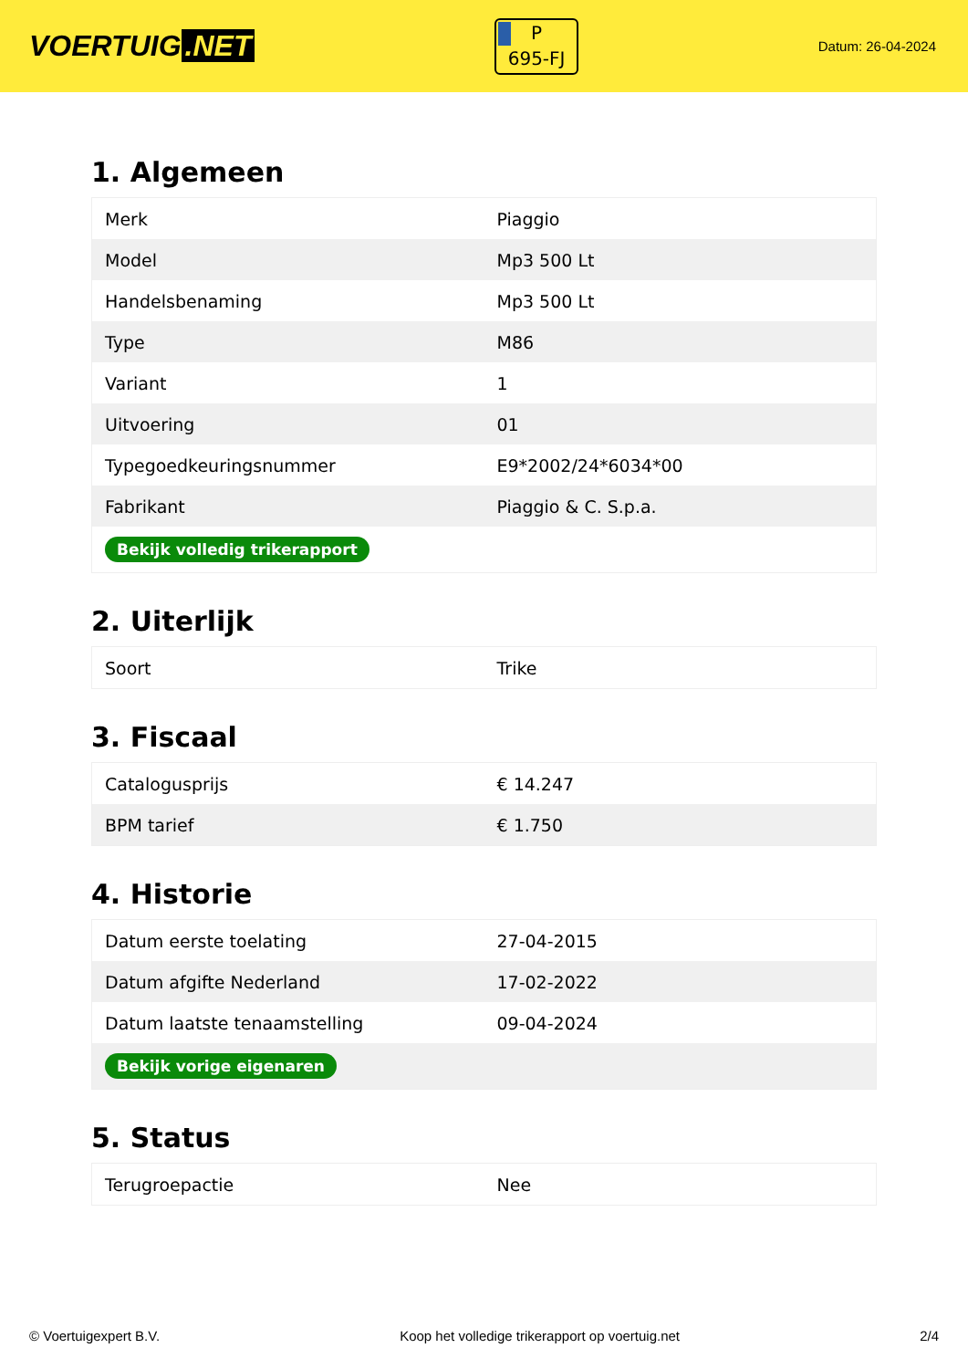VOERTUIG.NET
P
695-FJ
Datum: 26-04-2024
1. Algemeen
| Merk | Piaggio |
| Model | Mp3 500 Lt |
| Handelsbenaming | Mp3 500 Lt |
| Type | M86 |
| Variant | 1 |
| Uitvoering | 01 |
| Typegoedkeuringsnummer | E9*2002/24*6034*00 |
| Fabrikant | Piaggio & C. S.p.a. |
| Bekijk volledig trikerapport | |
2. Uiterlijk
| Soort | Trike |
3. Fiscaal
| Catalogusprijs | € 14.247 |
| BPM tarief | € 1.750 |
4. Historie
| Datum eerste toelating | 27-04-2015 |
| Datum afgifte Nederland | 17-02-2022 |
| Datum laatste tenaamstelling | 09-04-2024 |
| Bekijk vorige eigenaren | |
5. Status
| Terugroepactie | Nee |
© Voertuigexpert B.V. Koop het volledige trikerapport op voertuig.net 2/4